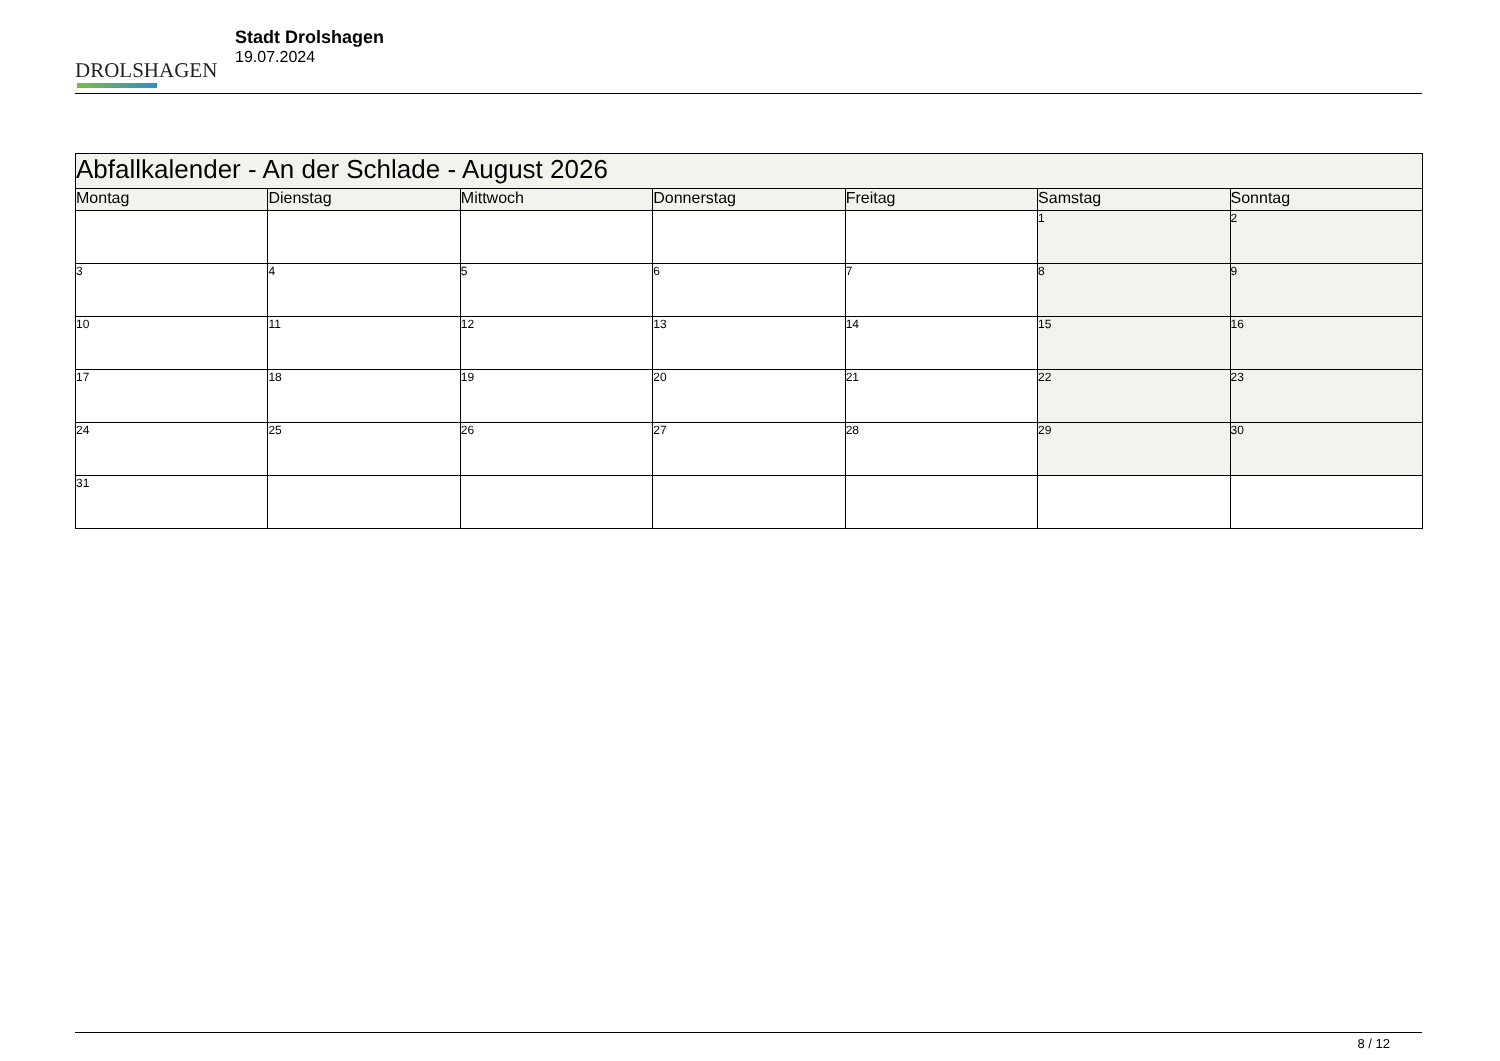DROLSHAGEN
Stadt Drolshagen
19.07.2024
| Abfallkalender - An der Schlade - August 2026 | | | | | | |
| --- | --- | --- | --- | --- | --- | --- |
| Montag | Dienstag | Mittwoch | Donnerstag | Freitag | Samstag | Sonntag |
| | | | | | 1 | 2 |
| 3 | 4 | 5 | 6 | 7 | 8 | 9 |
| 10 | 11 | 12 | 13 | 14 | 15 | 16 |
| 17 | 18 | 19 | 20 | 21 | 22 | 23 |
| 24 | 25 | 26 | 27 | 28 | 29 | 30 |
| 31 | | | | | | |
8 / 12